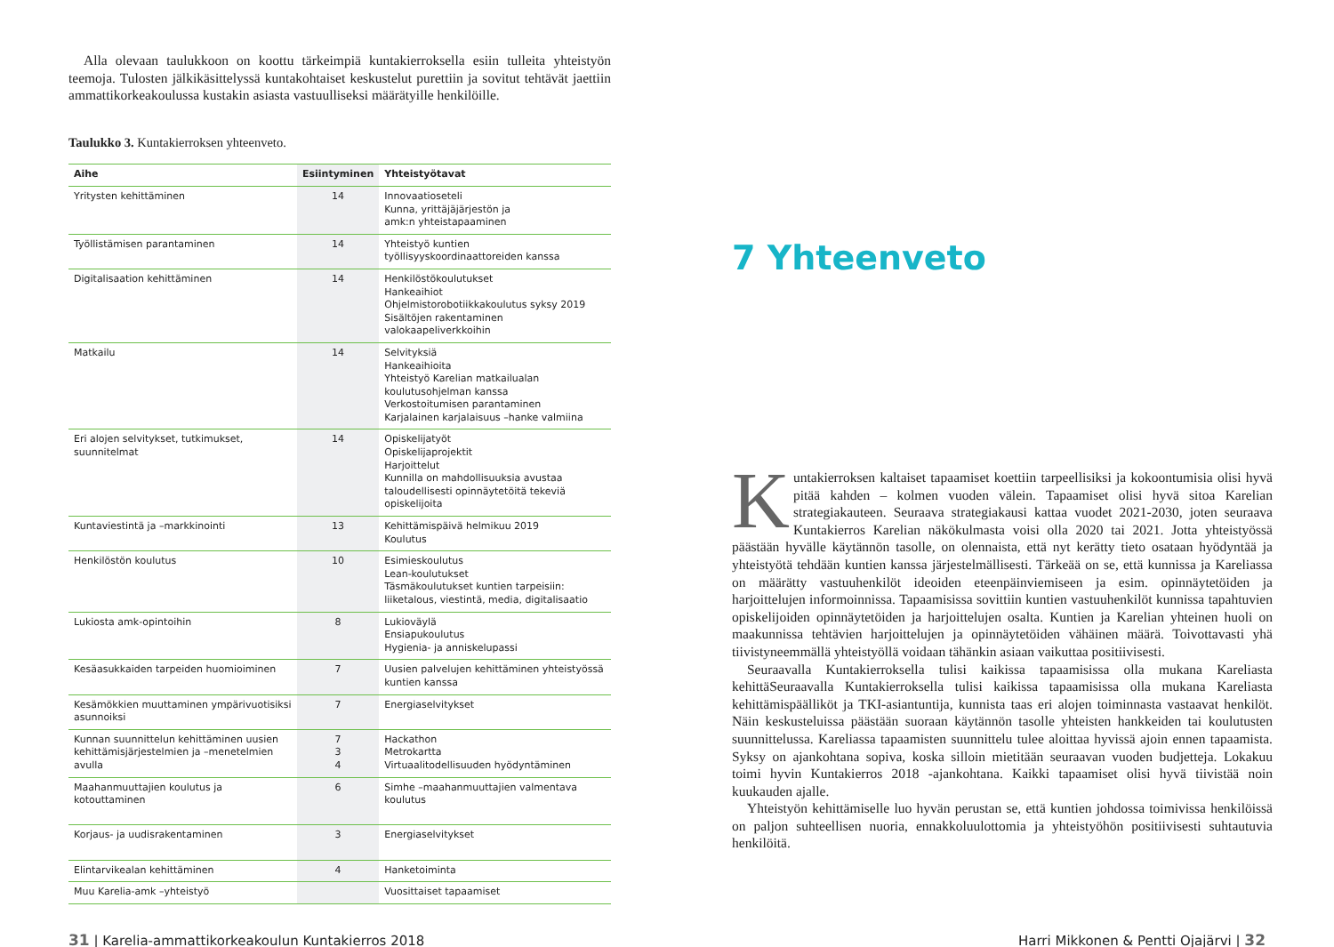Alla olevaan taulukkoon on koottu tärkeimpiä kuntakierroksella esiin tulleita yhteistyön teemoja. Tulosten jälkikäsittelyssä kuntakohtaiset keskustelut purettiin ja sovitut tehtävät jaettiin ammattikorkeakoulussa kustakin asiasta vastuulliseksi määrätyille henkilöille.
Taulukko 3. Kuntakierroksen yhteenveto.
| Aihe | Esiintyminen | Yhteistyötavat |
| --- | --- | --- |
| Yritysten kehittäminen | 14 | Innovaatioseteli Kunna, yrittäjäjärjestön ja amk:n yhteistapaaminen |
| Työllistämisen parantaminen | 14 | Yhteistyö kuntien työllisyyskoordinaattoreiden kanssa |
| Digitalisaation kehittäminen | 14 | Henkilöstökoulutukset Hankeaihiot Ohjelmistorobotiikkakoulutus syksy 2019 Sisältöjen rakentaminen valokaapeliverkkoihin |
| Matkailu | 14 | Selvityksiä Hankeaihioita Yhteistyö Karelian matkailualan koulutusohjelman kanssa Verkostoitumisen parantaminen Karjalainen karjalaisuus –hanke valmiina |
| Eri alojen selvitykset, tutkimukset, suunnitelmat | 14 | Opiskelijatyöt Opiskelijaprojektit Harjoittelut Kunnilla on mahdollisuuksia avustaa taloudellisesti opinnäytetöitä tekeviä opiskelijoita |
| Kuntaviestintä ja –markkinointi | 13 | Kehittämispäivä helmikuu 2019 Koulutus |
| Henkilöstön koulutus | 10 | Esimieskoulutus Lean-koulutukset Täsmäkoulutukset kuntien tarpeisiin: liiketalous, viestintä, media, digitalisaatio |
| Lukiosta amk-opintoihin | 8 | Lukioväylä Ensiapukoulutus Hygienia- ja anniskelupassi |
| Kesäasukkaiden tarpeiden huomioiminen | 7 | Uusien palvelujen kehittäminen yhteistyössä kuntien kanssa |
| Kesämökkien muuttaminen ympärivuotisiksi asunnoiksi | 7 | Energiaselvitykset |
| Kunnan suunnittelun kehittäminen uusien kehittämisjärjestelmien ja –menetelmien avulla | 7 3 4 | Hackathon Metrokartta Virtuaalitodellisuuden hyödyntäminen |
| Maahanmuuttajien koulutus ja kotouttaminen | 6 | Simhe –maahanmuuttajien valmentava koulutus |
| Korjaus- ja uudisrakentaminen | 3 | Energiaselvitykset |
| Elintarvikealan kehittäminen | 4 | Hanketoiminta |
| Muu Karelia-amk –yhteistyö | | Vuosittaiset tapaamiset |
7 Yhteenveto
Kuntakierroksen kaltaiset tapaamiset koettiin tarpeellisiksi ja kokoontumisia olisi hyvä pitää kahden – kolmen vuoden välein. Tapaamiset olisi hyvä sitoa Karelian strategiakauteen. Seuraava strategiakausi kattaa vuodet 2021-2030, joten seuraava Kuntakierros Karelian näkökulmasta voisi olla 2020 tai 2021. Jotta yhteistyössä päästään hyvälle käytännön tasolle, on olennaista, että nyt kerätty tieto osataan hyödyntää ja yhteistyötä tehdään kuntien kanssa järjestelmällisesti. Tärkeää on se, että kunnissa ja Kareliassa on määrätty vastuuhenkilöt ideoiden eteenpäinviemiseen ja esim. opinnäytetöiden ja harjoittelujen informoinnissa. Tapaamisissa sovittiin kuntien vastuuhenkilöt kunnissa tapahtuvien opiskelijoiden opinnäytetöiden ja harjoittelujen osalta. Kuntien ja Karelian yhteinen huoli on maakunnissa tehtävien harjoittelujen ja opinnäytetöiden vähäinen määrä. Toivottavasti yhä tiivistyneemmällä yhteistyöllä voidaan tähänkin asiaan vaikuttaa positiivisesti.
Seuraavalla Kuntakierroksella tulisi kaikissa tapaamisissa olla mukana Kareliasta kehittäSeuraavalla Kuntakierroksella tulisi kaikissa tapaamisissa olla mukana Kareliasta kehittämispäälliköt ja TKI-asiantuntija, kunnista taas eri alojen toiminnasta vastaavat henkilöt. Näin keskusteluissa päästään suoraan käytännön tasolle yhteisten hankkeiden tai koulutusten suunnittelussa. Kareliassa tapaamisten suunnittelu tulee aloittaa hyvissä ajoin ennen tapaamista. Syksy on ajankohtana sopiva, koska silloin mietitään seuraavan vuoden budjetteja. Lokakuu toimi hyvin Kuntakierros 2018 -ajankohtana. Kaikki tapaamiset olisi hyvä tiivistää noin kuukauden ajalle.
Yhteistyön kehittämiselle luo hyvän perustan se, että kuntien johdossa toimivissa henkilöissä on paljon suhteellisen nuoria, ennakkoluulottomia ja yhteistyöhön positiivisesti suhtautuvia henkilöitä.
31 | Karelia-ammattikorkeakoulun Kuntakierros 2018 Harri Mikkonen & Pentti Ojajärvi | 32